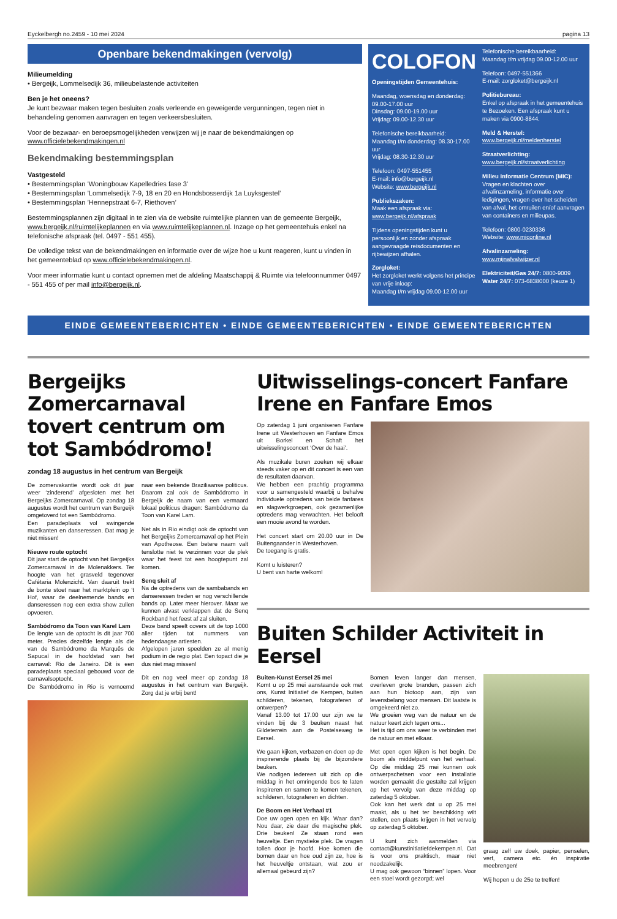Eyckelbergh no.2459 - 10 mei 2024 pagina 13
Openbare bekendmakingen (vervolg)
Milieumelding
• Bergeijk, Lommelsedijk 36, milieubelastende activiteiten
Ben je het oneens?
Je kunt bezwaar maken tegen besluiten zoals verleende en geweigerde vergunningen, tegen niet in behandeling genomen aanvragen en tegen verkeersbesluiten.
Voor de bezwaar- en beroepsmogelijkheden verwijzen wij je naar de bekendmakingen op www.officielebekendmakingen.nl
Bekendmaking bestemmingsplan
Vastgesteld
• Bestemmingsplan ’Woningbouw Kapelledries fase 3’
• Bestemmingsplan ’Lommelsedijk 7-9, 18 en 20 en Hondsbosserdijk 1a Luyksgestel’
• Bestemmingsplan ’Hennepstraat 6-7, Riethoven’
Bestemmingsplannen zijn digitaal in te zien via de website ruimtelijke plannen van de gemeente Bergeijk, www.bergeijk.nl/ruimtelijkeplannen en via www.ruimtelijkeplannen.nl. Inzage op het gemeentehuis enkel na telefonische afspraak (tel. 0497 - 551 455).
De volledige tekst van de bekendmakingen en informatie over de wijze hoe u kunt reageren, kunt u vinden in het gemeenteblad op www.officielebekendmakingen.nl.
Voor meer informatie kunt u contact opnemen met de afdeling Maatschappij & Ruimte via telefoonnummer 0497 - 551 455 of per mail info@bergeijk.nl.
COLOFON
Openingstijden Gemeentehuis:
Maandag, woensdag en donderdag: 09.00-17.00 uur
Dinsdag: 09.00-19.00 uur
Vrijdag: 09.00-12.30 uur
Telefonische bereikbaarheid:
Maandag t/m donderdag: 08.30-17.00 uur
Vrijdag: 08.30-12.30 uur
Telefoon: 0497-551455
E-mail: info@bergeijk.nl
Website: www.bergeijk.nl
Publiekszaken:
Maak een afspraak via: www.bergeijk.nl/afspraak
Tijdens openingstijden kunt u persoonlijk en zonder afspraak aangevraagde reisdocumenten en rijbewijzen afhalen.
Zorgloket:
Het zorgloket werkt volgens het principe van vrije inloop:
Maandag t/m vrijdag 09.00-12.00 uur
Telefonische bereikbaarheid:
Maandag t/m vrijdag 09.00-12.00 uur
Telefoon: 0497-551366
E-mail: zorgloket@bergeijk.nl
Politiebureau:
Enkel op afspraak in het gemeentehuis te Bezoeken. Een afspraak kunt u maken via 0900-8844.
Meld & Herstel:
www.bergeijk.nl/meldenherstel
Straatverlichting:
www.bergeijk.nl/straatverlichting
Milieu Informatie Centrum (MIC):
Vragen en klachten over afvalinzameling, informatie over ledigingen, vragen over het scheiden van afval, het omruilen en/of aanvragen van containers en milieupas.
Telefoon: 0800-0230336
Website: www.miconline.nl
Afvalinzameling:
www.mijnafvalwijzer.nl
Elektriciteit/Gas 24/7: 0800-9009
Water 24/7: 073-6838000 (keuze 1)
EINDE GEMEENTEBERICHTEN • EINDE GEMEENTEBERICHTEN • EINDE GEMEENTEBERICHTEN
Bergeijks Zomercarnaval tovert centrum om tot Sambódromo!
zondag 18 augustus in het centrum van Bergeijk
De zomervakantie wordt ook dit jaar weer ‘zinderend’ afgesloten met het Bergeijks Zomercarnaval. Op zondag 18 augustus wordt het centrum van Bergeijk omgetoverd tot een Sambódromo.
Een paradeplaats vol swingende muzikanten en danseressen. Dat mag je niet missen!
Nieuwe route optocht
Dit jaar start de optocht van het Bergeijks Zomercarnaval in de Molenakkers. Ter hoogte van het grasveld tegenover Cafétaria Molenzicht. Van daaruit trekt de bonte stoet naar het marktplein op ‘t Hof, waar de deelnemende bands en danseressen nog een extra show zullen opvoeren.
Sambódromo da Toon van Karel Lam
De lengte van de optocht is dit jaar 700 meter. Precies dezelfde lengte als die van de Sambódromo da Marquês de Sapucaí in de hoofdstad van het carnaval: Rio de Janeiro. Dit is een paradeplaats speciaal gebouwd voor de carnavalsoptocht.
De Sambódromo in Rio is vernoemd naar een bekende Braziliaanse politicus. Daarom zal ook de Sambódromo in Bergeijk de naam van een vermaard lokaal politicus dragen: Sambódromo da Toon van Karel Lam.
Net als in Rio eindigt ook de optocht van het Bergeijks Zomercarnaval op het Plein van Apotheose. Een betere naam valt tenslotte niet te verzinnen voor de plek waar het feest tot een hoogtepunt zal komen.
Senq sluit af
Na de optredens van de sambabands en danseressen treden er nog verschillende bands op. Later meer hierover. Maar we kunnen alvast verklappen dat de Senq Rockband het feest af zal sluiten.
Deze band speelt covers uit de top 1000 aller tijden tot nummers van hedendaagse artiesten.
Afgelopen jaren speelden ze al menig podium in de regio plat. Een topact die je dus niet mag missen!
Dit en nog veel meer op zondag 18 augustus in het centrum van Bergeijk. Zorg dat je erbij bent!
Uitwisselings-concert Fanfare Irene en Fanfare Emos
Op zaterdag 1 juni organiseren Fanfare Irene uit Westerhoven en Fanfare Emos uit Borkel en Schaft het uitwisselingsconcert ‘Over de haai’.
Als muzikale buren zoeken wij elkaar steeds vaker op en dit concert is een van de resultaten daarvan.
We hebben een prachtig programma voor u samengesteld waarbij u behalve individuele optredens van beide fanfares en slagwerkgroepen, ook gezamenlijke optredens mag verwachten. Het belooft een mooie avond te worden.
Het concert start om 20.00 uur in De Buitengaander in Westerhoven.
De toegang is gratis.
Komt u luisteren?
U bent van harte welkom!
Buiten Schilder Activiteit in Eersel
Buiten-Kunst Eersel 25 mei
Komt u op 25 mei aanstaande ook met ons, Kunst Initiatief de Kempen, buiten schilderen, tekenen, fotograferen of ontwerpen?
Vanaf 13.00 tot 17.00 uur zijn we te vinden bij de 3 beuken naast het Gildeterrein aan de Postelseweg te Eersel.
We gaan kijken, verbazen en doen op de inspirerende plaats bij de bijzondere beuken.
We nodigen iedereen uit zich op die middag in het omringende bos te laten inspireren en samen te komen tekenen, schilderen, fotograferen en dichten.
De Boom en Het Verhaal #1
Doe uw ogen open en kijk. Waar dan? Nou daar, zie daar die magische plek. Drie beuken! Ze staan rond een heuveltje. Een mystieke plek. De vragen tollen door je hoofd. Hoe komen die bomen daar en hoe oud zijn ze, hoe is het heuveltje ontstaan, wat zou er allemaal gebeurd zijn?
Bomen leven langer dan mensen, overleven grote branden, passen zich aan hun biotoop aan, zijn van levensbelang voor mensen. Dit laatste is omgekeerd niet zo.
We groeien weg van de natuur en de natuur keert zich tegen ons...
Het is tijd om ons weer te verbinden met de natuur en met elkaar.
Met open ogen kijken is het begin. De boom als middelpunt van het verhaal. Op die middag 25 mei kunnen ook ontwerpschetsen voor een installatie worden gemaakt die gestalte zal krijgen op het vervolg van deze middag op zaterdag 5 oktober.
Ook kan het werk dat u op 25 mei maakt, als u het ter beschikking wilt stellen, een plaats krijgen in het vervolg op zaterdag 5 oktober.
U kunt zich aanmelden via contact@kunstinitiatiefdekempen.nl. Dat is voor ons praktisch, maar niet noodzakelijk.
U mag ook gewoon “binnen” lopen. Voor een stoel wordt gezorgd; wel
graag zelf uw doek, papier, penselen, verf, camera etc. én inspiratie meebrengen!
Wij hopen u de 25e te treffen!